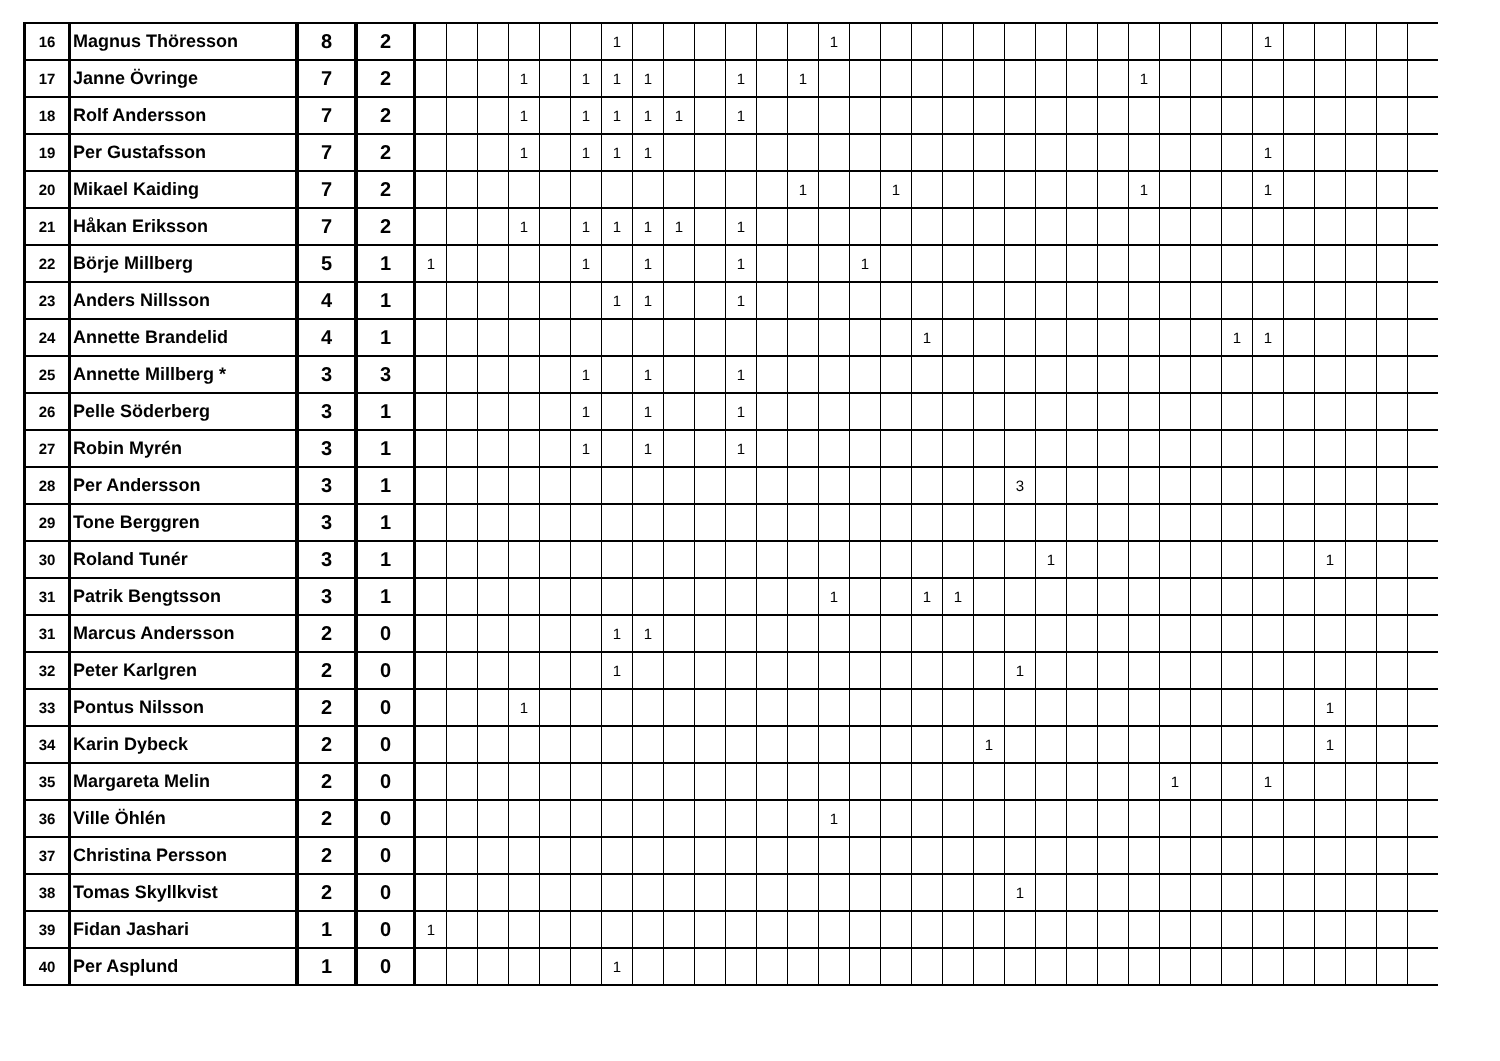| 16 | Magnus Thöresson | 8 | 2 | | | | | | | 1 | | | | | | | 1 | | | | | | | | | | | | | | 1 | | | | | |
| 17 | Janne Övringe | 7 | 2 | | | | 1 | | 1 | 1 | 1 | | | 1 | | 1 | | | | | | | | | | | 1 | | | | | | | | | |
| 18 | Rolf Andersson | 7 | 2 | | | | 1 | | 1 | 1 | 1 | 1 | | 1 | | | | | | | | | | | | | | | | | | | | | | |
| 19 | Per Gustafsson | 7 | 2 | | | | 1 | | 1 | 1 | 1 | | | | | | | | | | | | | | | | | | | | 1 | | | | | |
| 20 | Mikael Kaiding | 7 | 2 | | | | | | | | | | | | | 1 | | | 1 | | | | | | | | 1 | | | | 1 | | | | | |
| 21 | Håkan Eriksson | 7 | 2 | | | | 1 | | 1 | 1 | 1 | 1 | | 1 | | | | | | | | | | | | | | | | | | | | | | |
| 22 | Börje Millberg | 5 | 1 | 1 | | | | | 1 | | 1 | | | 1 | | | | 1 | | | | | | | | | | | | | | | | | | |
| 23 | Anders Nillsson | 4 | 1 | | | | | | | 1 | 1 | | | 1 | | | | | | | | | | | | | | | | | | | | | | |
| 24 | Annette Brandelid | 4 | 1 | | | | | | | | | | | | | | | | | 1 | | | | | | | | | | 1 | 1 | | | | | |
| 25 | Annette Millberg * | 3 | 3 | | | | | | 1 | | 1 | | | 1 | | | | | | | | | | | | | | | | | | | | | | |
| 26 | Pelle Söderberg | 3 | 1 | | | | | | 1 | | 1 | | | 1 | | | | | | | | | | | | | | | | | | | | | | |
| 27 | Robin Myrén | 3 | 1 | | | | | | 1 | | 1 | | | 1 | | | | | | | | | | | | | | | | | | | | | | |
| 28 | Per Andersson | 3 | 1 | | | | | | | | | | | | | | | | | | | | 3 | | | | | | | | | | | | | |
| 29 | Tone Berggren | 3 | 1 | | | | | | | | | | | | | | | | | | | | | | | | | | | | | | | | | |
| 30 | Roland Tunér | 3 | 1 | | | | | | | | | | | | | | | | | | | | | 1 | | | | | | | | | 1 | | | |
| 31 | Patrik Bengtsson | 3 | 1 | | | | | | | | | | | | | | 1 | | | 1 | 1 | | | | | | | | | | | | | | | |
| 31 | Marcus Andersson | 2 | 0 | | | | | | | 1 | 1 | | | | | | | | | | | | | | | | | | | | | | | | | |
| 32 | Peter Karlgren | 2 | 0 | | | | | | | 1 | | | | | | | | | | | | | 1 | | | | | | | | | | | | | |
| 33 | Pontus Nilsson | 2 | 0 | | | | 1 | | | | | | | | | | | | | | | | | | | | | | | | | | 1 | | | |
| 34 | Karin Dybeck | 2 | 0 | | | | | | | | | | | | | | | | | | | 1 | | | | | | | | | | | 1 | | | |
| 35 | Margareta Melin | 2 | 0 | | | | | | | | | | | | | | | | | | | | | | | | | 1 | | | 1 | | | | | |
| 36 | Ville Öhlén | 2 | 0 | | | | | | | | | | | | | | 1 | | | | | | | | | | | | | | | | | | | |
| 37 | Christina Persson | 2 | 0 | | | | | | | | | | | | | | | | | | | | | | | | | | | | | | | | | |
| 38 | Tomas Skyllkvist | 2 | 0 | | | | | | | | | | | | | | | | | | | | 1 | | | | | | | | | | | | | |
| 39 | Fidan Jashari | 1 | 0 | 1 | | | | | | | | | | | | | | | | | | | | | | | | | | | | | | | | |
| 40 | Per Asplund | 1 | 0 | | | | | | | 1 | | | | | | | | | | | | | | | | | | | | | | | | | | |